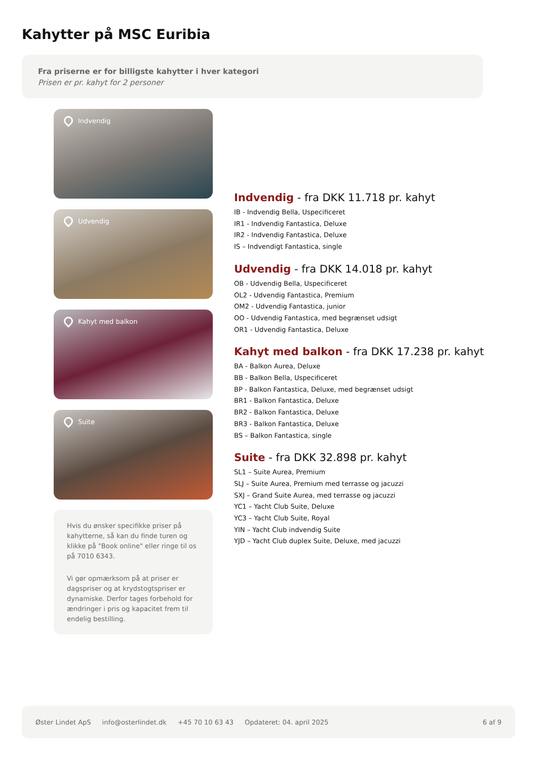Kahytter på MSC Euribia
Fra priserne er for billigste kahytter i hver kategori
Prisen er pr. kahyt for 2 personer
Indvendig
Udvendig
Kahyt med balkon
Suite
Hvis du ønsker specifikke priser på kahytterne, så kan du finde turen og klikke på "Book online" eller ringe til os på 7010 6343.
Vi gør opmærksom på at priser er dagspriser og at krydstogtspriser er dynamiske. Derfor tages forbehold for ændringer i pris og kapacitet frem til endelig bestilling.
Indvendig - fra DKK 11.718 pr. kahyt
IB - Indvendig Bella, Uspecificeret
IR1 - Indvendig Fantastica, Deluxe
IR2 - Indvendig Fantastica, Deluxe
IS – Indvendigt Fantastica, single
Udvendig - fra DKK 14.018 pr. kahyt
OB - Udvendig Bella, Uspecificeret
OL2 - Udvendig Fantastica, Premium
OM2 - Udvendig Fantastica, junior
OO - Udvendig Fantastica, med begrænset udsigt
OR1 - Udvendig Fantastica, Deluxe
Kahyt med balkon - fra DKK 17.238 pr. kahyt
BA - Balkon Aurea, Deluxe
BB - Balkon Bella, Uspecificeret
BP - Balkon Fantastica, Deluxe, med begrænset udsigt
BR1 - Balkon Fantastica, Deluxe
BR2 - Balkon Fantastica, Deluxe
BR3 - Balkon Fantastica, Deluxe
BS – Balkon Fantastica, single
Suite - fra DKK 32.898 pr. kahyt
SL1 – Suite Aurea, Premium
SLJ – Suite Aurea, Premium med terrasse og jacuzzi
SXJ – Grand Suite Aurea, med terrasse og jacuzzi
YC1 – Yacht Club Suite, Deluxe
YC3 – Yacht Club Suite, Royal
YIN – Yacht Club indvendig Suite
YJD – Yacht Club duplex Suite, Deluxe, med jacuzzi
Øster Lindet ApS info@osterlindet.dk +45 70 10 63 43 Opdateret: 04. april 2025 6 af 9